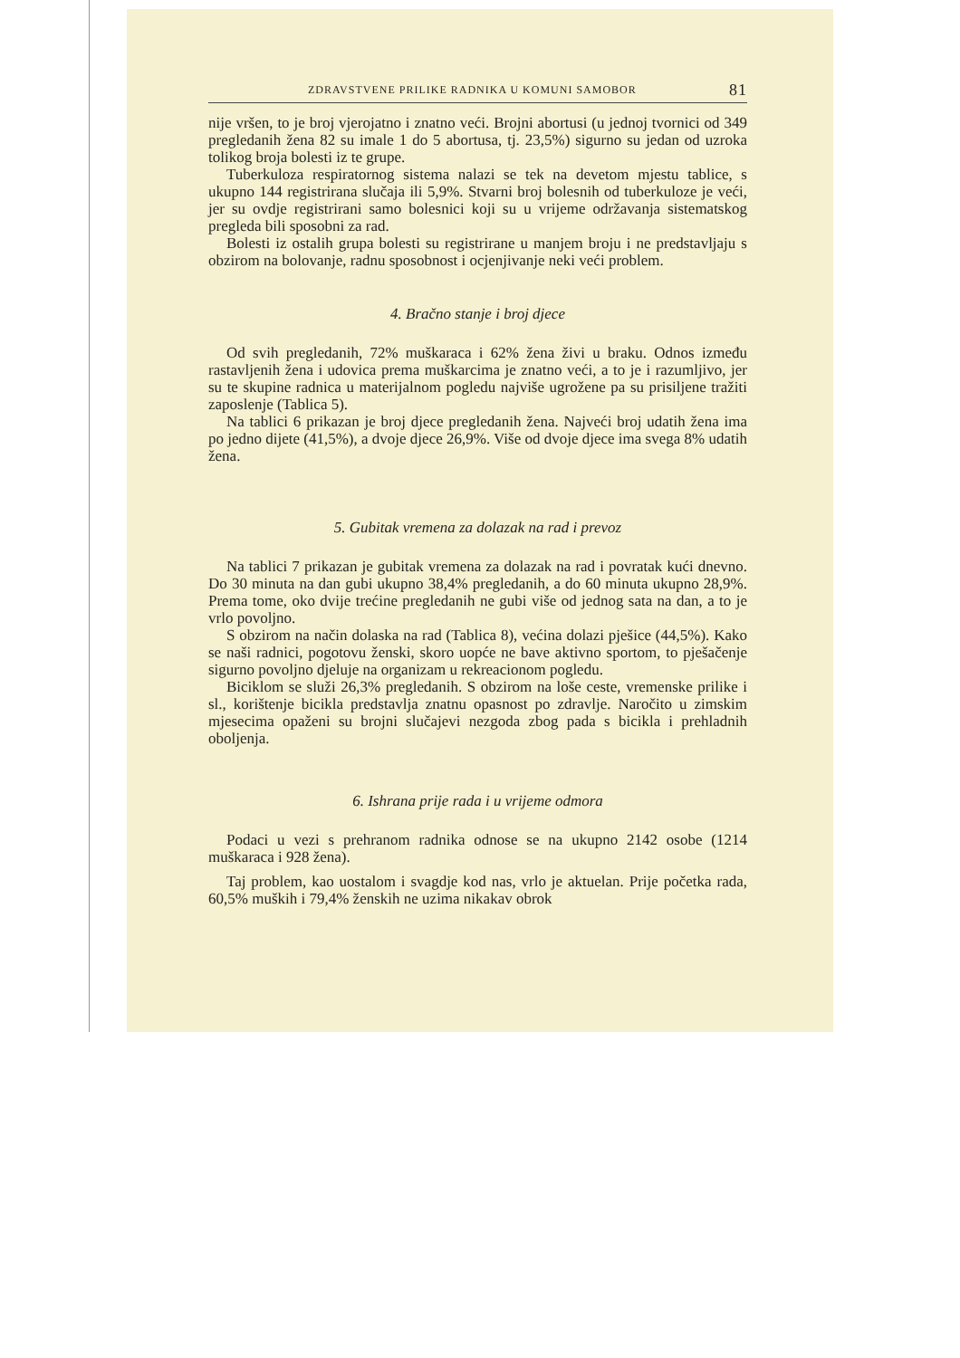ZDRAVSTVENE PRILIKE RADNIKA U KOMUNI SAMOBOR 81
nije vršen, to je broj vjerojatno i znatno veći. Brojni abortusi (u jednoj tvornici od 349 pregledanih žena 82 su imale 1 do 5 abortusa, tj. 23,5%) sigurno su jedan od uzroka tolikog broja bolesti iz te grupe.
Tuberkuloza respiratornog sistema nalazi se tek na devetom mjestu tablice, s ukupno 144 registrirana slučaja ili 5,9%. Stvarni broj bolesnih od tuberkuloze je veći, jer su ovdje registrirani samo bolesnici koji su u vrijeme održavanja sistematskog pregleda bili sposobni za rad.
Bolesti iz ostalih grupa bolesti su registrirane u manjem broju i ne predstavljaju s obzirom na bolovanje, radnu sposobnost i ocjenjivanje neki veći problem.
4. Bračno stanje i broj djece
Od svih pregledanih, 72% muškaraca i 62% žena živi u braku. Odnos između rastavljenih žena i udovica prema muškarcima je znatno veći, a to je i razumljivo, jer su te skupine radnica u materijalnom pogledu najviše ugrožene pa su prisiljene tražiti zaposlenje (Tablica 5).
Na tablici 6 prikazan je broj djece pregledanih žena. Najveći broj udatih žena ima po jedno dijete (41,5%), a dvoje djece 26,9%. Više od dvoje djece ima svega 8% udatih žena.
5. Gubitak vremena za dolazak na rad i prevoz
Na tablici 7 prikazan je gubitak vremena za dolazak na rad i povratak kući dnevno. Do 30 minuta na dan gubi ukupno 38,4% pregledanih, a do 60 minuta ukupno 28,9%. Prema tome, oko dvije trećine pregledanih ne gubi više od jednog sata na dan, a to je vrlo povoljno.
S obzirom na način dolaska na rad (Tablica 8), većina dolazi pješice (44,5%). Kako se naši radnici, pogotovu ženski, skoro uopće ne bave aktivno sportom, to pješačenje sigurno povoljno djeluje na organizam u rekreacionom pogledu.
Biciklom se služi 26,3% pregledanih. S obzirom na loše ceste, vremenske prilike i sl., korištenje bicikla predstavlja znatnu opasnost po zdravlje. Naročito u zimskim mjesecima opaženi su brojni slučajevi nezgoda zbog pada s bicikla i prehladnih oboljenja.
6. Ishrana prije rada i u vrijeme odmora
Podaci u vezi s prehranom radnika odnose se na ukupno 2142 osobe (1214 muškaraca i 928 žena).
Taj problem, kao uostalom i svagdje kod nas, vrlo je aktuelan. Prije početka rada, 60,5% muških i 79,4% ženskih ne uzima nikakav obrok